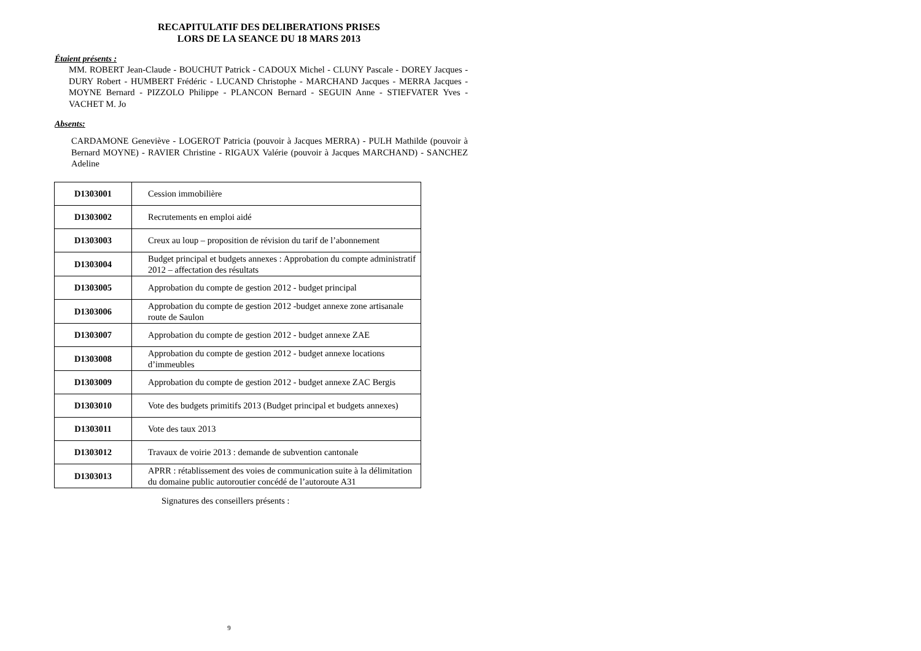RECAPITULATIF DES DELIBERATIONS PRISES
LORS DE LA SEANCE DU 18 MARS 2013
Étaient présents :
MM. ROBERT Jean-Claude - BOUCHUT Patrick - CADOUX Michel - CLUNY Pascale - DOREY Jacques - DURY Robert - HUMBERT Frédéric - LUCAND Christophe - MARCHAND Jacques - MERRA Jacques - MOYNE Bernard - PIZZOLO Philippe - PLANCON Bernard - SEGUIN Anne - STIEFVATER Yves - VACHET M. Jo
Absents:
CARDAMONE Geneviève - LOGEROT Patricia (pouvoir à Jacques MERRA) - PULH Mathilde (pouvoir à Bernard MOYNE) - RAVIER Christine - RIGAUX Valérie (pouvoir à Jacques MARCHAND) - SANCHEZ Adeline
| D1303001 | Cession immobilière |
| D1303002 | Recrutements en emploi aidé |
| D1303003 | Creux au loup – proposition de révision du tarif de l’abonnement |
| D1303004 | Budget principal et budgets annexes : Approbation du compte administratif 2012 – affectation des résultats |
| D1303005 | Approbation du compte de gestion 2012 - budget principal |
| D1303006 | Approbation du compte de gestion 2012 -budget annexe zone artisanale route de Saulon |
| D1303007 | Approbation du compte de gestion 2012 - budget annexe ZAE |
| D1303008 | Approbation du compte de gestion 2012 - budget annexe locations d’immeubles |
| D1303009 | Approbation du compte de gestion 2012 - budget annexe ZAC Bergis |
| D1303010 | Vote des budgets primitifs 2013 (Budget principal et budgets annexes) |
| D1303011 | Vote des taux 2013 |
| D1303012 | Travaux de voirie 2013 : demande de subvention cantonale |
| D1303013 | APRR : rétablissement des voies de communication suite à la délimitation du domaine public autoroutier concédé de l’autoroute A31 |
Signatures des conseillers présents :
9